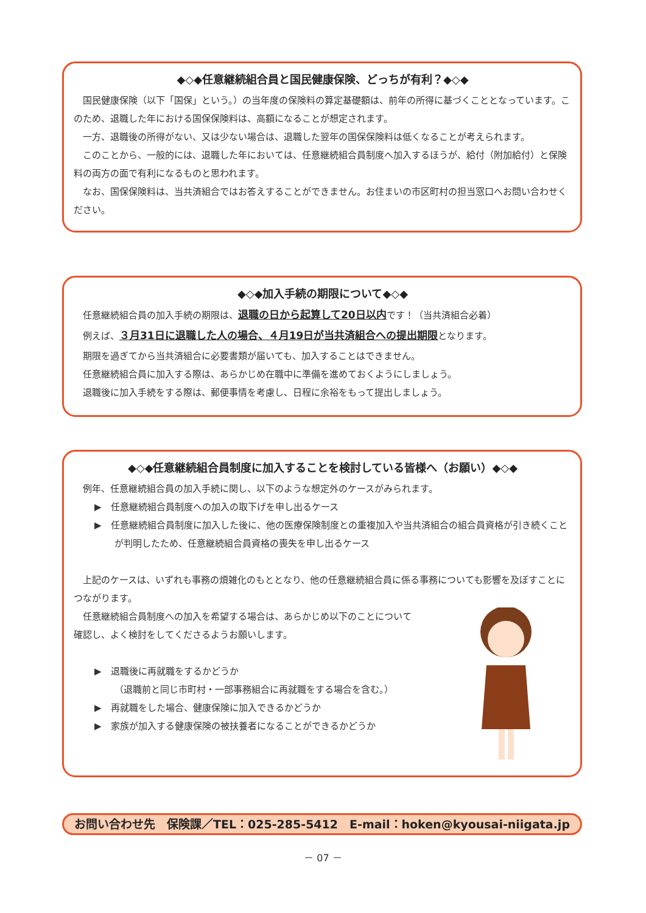◆◇◆任意継続組合員と国民健康保険、どっちが有利？◆◇◆
国民健康保険（以下「国保」という。）の当年度の保険料の算定基礎額は、前年の所得に基づくこととなっています。このため、退職した年における国保保険料は、高額になることが想定されます。
一方、退職後の所得がない、又は少ない場合は、退職した翌年の国保保険料は低くなることが考えられます。
このことから、一般的には、退職した年においては、任意継続組合員制度へ加入するほうが、給付（附加給付）と保険料の両方の面で有利になるものと思われます。
なお、国保保険料は、当共済組合ではお答えすることができません。お住まいの市区町村の担当窓口へお問い合わせください。
◆◇◆加入手続の期限について◆◇◆
任意継続組合員の加入手続の期限は、退職の日から起算して20日以内です！（当共済組合必着）
例えば、３月31日に退職した人の場合、４月19日が当共済組合への提出期限となります。
期限を過ぎてから当共済組合に必要書類が届いても、加入することはできません。
任意継続組合員に加入する際は、あらかじめ在職中に準備を進めておくようにしましょう。
退職後に加入手続をする際は、郵便事情を考慮し、日程に余裕をもって提出しましょう。
◆◇◆任意継続組合員制度に加入することを検討している皆様へ（お願い）◆◇◆
例年、任意継続組合員の加入手続に関し、以下のような想定外のケースがみられます。
▶　任意継続組合員制度への加入の取下げを申し出るケース
▶　任意継続組合員制度に加入した後に、他の医療保険制度との重複加入や当共済組合の組合員資格が引き続くことが判明したため、任意継続組合員資格の喪失を申し出るケース
上記のケースは、いずれも事務の煩雑化のもととなり、他の任意継続組合員に係る事務についても影響を及ぼすことにつながります。
任意継続組合員制度への加入を希望する場合は、あらかじめ以下のことについて確認し、よく検討をしてくださるようお願いします。
▶　退職後に再就職をするかどうか
（退職前と同じ市町村・一部事務組合に再就職をする場合を含む。）
▶　再就職をした場合、健康保険に加入できるかどうか
▶　家族が加入する健康保険の被扶養者になることができるかどうか
お問い合わせ先　保険課／TEL：025-285-5412　E-mail：hoken@kyousai-niigata.jp
－ 07 －